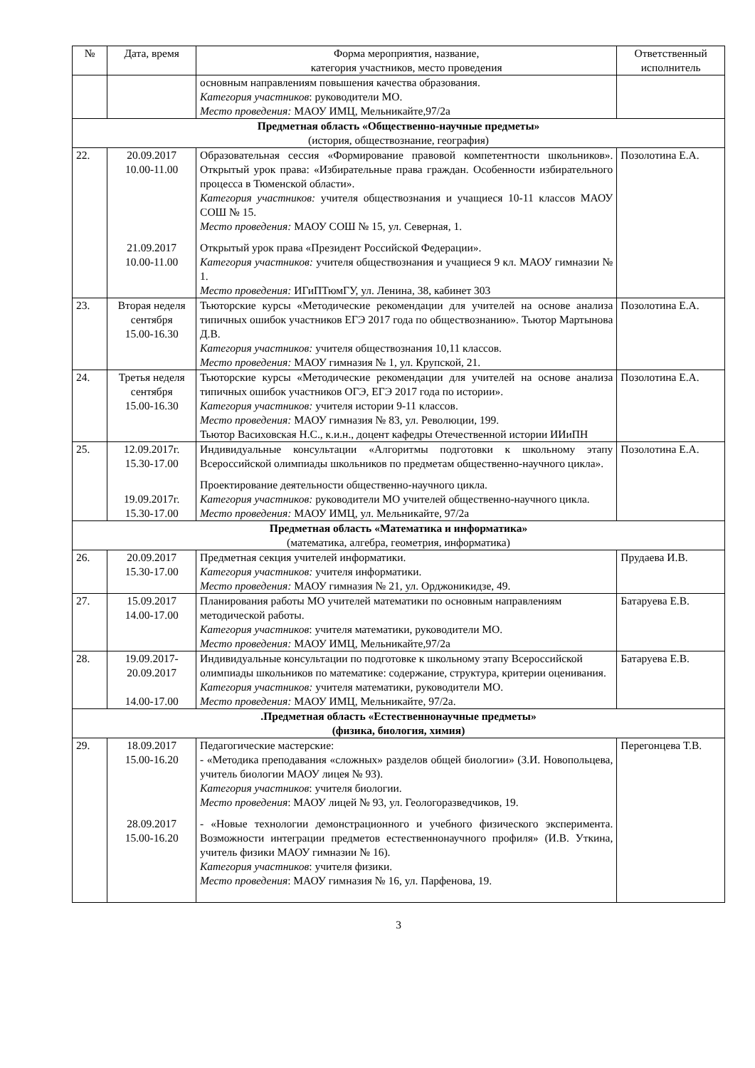| № | Дата, время | Форма мероприятия, название, категория участников, место проведения | Ответственный исполнитель |
| --- | --- | --- | --- |
| | | основным направлениям повышения качества образования. Категория участников : руководители МО. Место проведения: МАОУ ИМЦ, Мельникайте,97/2а | |
| Предметная область «Общественно-научные предметы» (история, обществознание, география) | | | |
| 22. | 20.09.2017 10.00-11.00 21.09.2017 10.00-11.00 | Образовательная сессия «Формирование правовой компетентности школьников». Открытый урок права: «Избирательные права граждан. Особенности избирательного процесса в Тюменской области». Категория участников: учителя обществознания и учащиеся 10-11 классов МАОУ СОШ № 15. Место проведения: МАОУ СОШ № 15, ул. Северная, 1. Открытый урок права «Президент Российской Федерации». Категория участников: учителя обществознания и учащиеся 9 кл. МАОУ гимназии № 1. Место проведения: ИГиПТюмГУ, ул. Ленина, 38, кабинет 303 | Позолотина Е.А. |
| 23. | Вторая неделя сентября 15.00-16.30 | Тьюторские курсы «Методические рекомендации для учителей на основе анализа типичных ошибок участников ЕГЭ 2017 года по обществознанию». Тьютор Мартынова Д.В. Категория участников: учителя обществознания 10,11 классов. Место проведения: МАОУ гимназия № 1, ул. Крупской, 21. | Позолотина Е.А. |
| 24. | Третья неделя сентября 15.00-16.30 | Тьюторские курсы «Методические рекомендации для учителей на основе анализа типичных ошибок участников ОГЭ, ЕГЭ 2017 года по истории». Категория участников: учителя истории 9-11 классов. Место проведения: МАОУ гимназия № 83, ул. Революции, 199. Тьютор Васиховская Н.С., к.и.н., доцент кафедры Отечественной истории ИИиПН | Позолотина Е.А. |
| 25. | 12.09.2017г. 15.30-17.00 19.09.2017г. 15.30-17.00 | Индивидуальные консультации «Алгоритмы подготовки к школьному этапу Всероссийской олимпиады школьников по предметам общественно-научного цикла». Проектирование деятельности общественно-научного цикла. Категория участников: руководители МО учителей общественно-научного цикла. Место проведения: МАОУ ИМЦ, ул. Мельникайте, 97/2а | Позолотина Е.А. |
| Предметная область «Математика и информатика» (математика, алгебра, геометрия, информатика) | | | |
| 26. | 20.09.2017 15.30-17.00 | Предметная секция учителей информатики. Категория участников: учителя информатики. Место проведения: МАОУ гимназия № 21, ул. Орджоникидзе, 49. | Прудаева И.В. |
| 27. | 15.09.2017 14.00-17.00 | Планирования работы МО учителей математики по основным направлениям методической работы. Категория участников : учителя математики, руководители МО. Место проведения: МАОУ ИМЦ, Мельникайте,97/2а | Батаруева Е.В. |
| 28. | 19.09.2017- 20.09.2017 14.00-17.00 | Индивидуальные консультации по подготовке к школьному этапу Всероссийской олимпиады школьников по математике: содержание, структура, критерии оценивания. Категория участников: учителя математики, руководители МО. Место проведения: МАОУ ИМЦ, Мельникайте, 97/2а. | Батаруева Е.В. |
| .Предметная область «Естественнонаучные предметы» (физика, биология, химия) | | | |
| 29. | 18.09.2017 15.00-16.20 28.09.2017 15.00-16.20 | Педагогические мастерские: - «Методика преподавания «сложных» разделов общей биологии» (З.И. Новопольцева, учитель биологии МАОУ лицея № 93). Категория участников : учителя биологии. Место проведения : МАОУ лицей № 93, ул. Геологоразведчиков, 19. - «Новые технологии демонстрационного и учебного физического эксперимента. Возможности интеграции предметов естественнонаучного профиля» (И.В. Уткина, учитель физики МАОУ гимназии № 16). Категория участников : учителя физики. Место проведения : МАОУ гимназия № 16, ул. Парфенова, 19. | Перегонцева Т.В. |
3